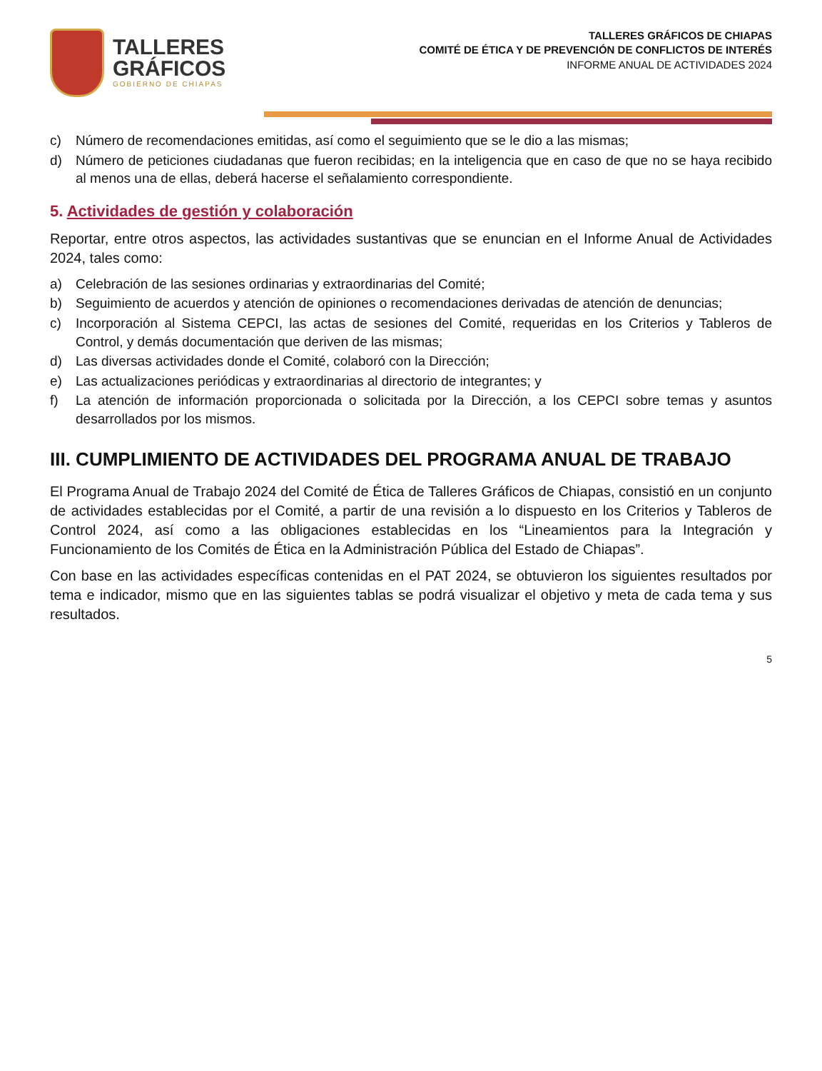TALLERES
GRÁFICOS
GOBIERNO DE CHIAPAS
TALLERES GRÁFICOS DE CHIAPAS
COMITÉ DE ÉTICA Y DE PREVENCIÓN DE CONFLICTOS DE INTERÉS
INFORME ANUAL DE ACTIVIDADES 2024
c) Número de recomendaciones emitidas, así como el seguimiento que se le dio a las mismas;
d) Número de peticiones ciudadanas que fueron recibidas; en la inteligencia que en caso de que no se haya recibido al menos una de ellas, deberá hacerse el señalamiento correspondiente.
5. Actividades de gestión y colaboración
Reportar, entre otros aspectos, las actividades sustantivas que se enuncian en el Informe Anual de Actividades 2024, tales como:
a) Celebración de las sesiones ordinarias y extraordinarias del Comité;
b) Seguimiento de acuerdos y atención de opiniones o recomendaciones derivadas de atención de denuncias;
c) Incorporación al Sistema CEPCI, las actas de sesiones del Comité, requeridas en los Criterios y Tableros de Control, y demás documentación que deriven de las mismas;
d) Las diversas actividades donde el Comité, colaboró con la Dirección;
e) Las actualizaciones periódicas y extraordinarias al directorio de integrantes; y
f) La atención de información proporcionada o solicitada por la Dirección, a los CEPCI sobre temas y asuntos desarrollados por los mismos.
III. CUMPLIMIENTO DE ACTIVIDADES DEL PROGRAMA ANUAL DE TRABAJO
El Programa Anual de Trabajo 2024 del Comité de Ética de Talleres Gráficos de Chiapas, consistió en un conjunto de actividades establecidas por el Comité, a partir de una revisión a lo dispuesto en los Criterios y Tableros de Control 2024, así como a las obligaciones establecidas en los “Lineamientos para la Integración y Funcionamiento de los Comités de Ética en la Administración Pública del Estado de Chiapas”.
Con base en las actividades específicas contenidas en el PAT 2024, se obtuvieron los siguientes resultados por tema e indicador, mismo que en las siguientes tablas se podrá visualizar el objetivo y meta de cada tema y sus resultados.
5